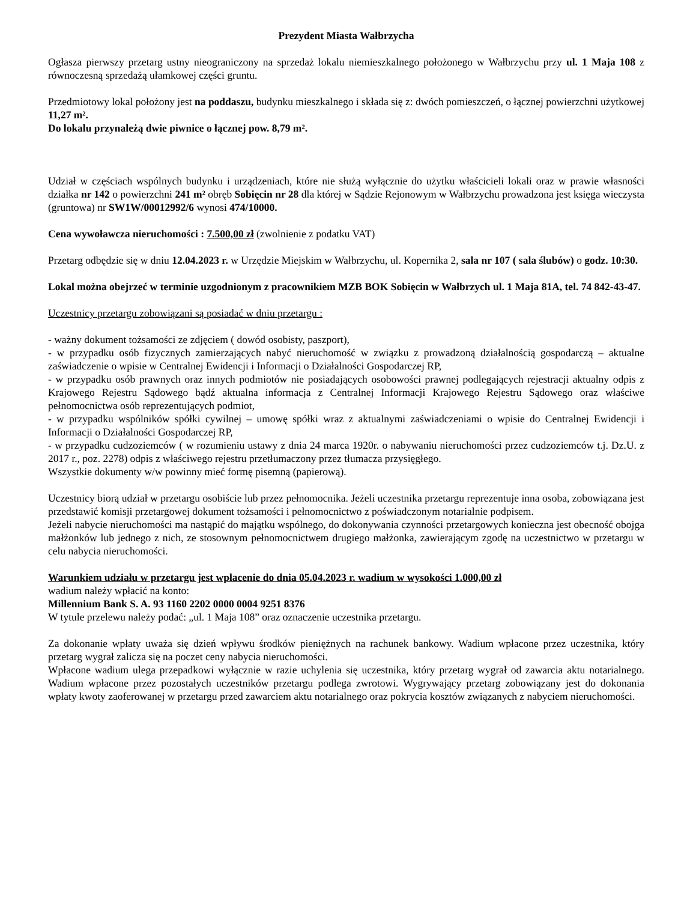Prezydent Miasta Wałbrzycha
Ogłasza pierwszy przetarg ustny nieograniczony na sprzedaż lokalu niemieszkalnego położonego w Wałbrzychu przy ul. 1 Maja 108 z równoczesną sprzedażą ułamkowej części gruntu.
Przedmiotowy lokal położony jest na poddaszu, budynku mieszkalnego i składa się z: dwóch pomieszczeń, o łącznej powierzchni użytkowej 11,27 m².
Do lokalu przynależą dwie piwnice o łącznej pow. 8,79 m².
Udział w częściach wspólnych budynku i urządzeniach, które nie służą wyłącznie do użytku właścicieli lokali oraz w prawie własności działka nr 142 o powierzchni 241 m² obręb Sobięcin nr 28 dla której w Sądzie Rejonowym w Wałbrzychu prowadzona jest księga wieczysta (gruntowa) nr SW1W/00012992/6 wynosi 474/10000.
Cena wywoławcza nieruchomości : 7.500,00 zł (zwolnienie z podatku VAT)
Przetarg odbędzie się w dniu 12.04.2023 r. w Urzędzie Miejskim w Wałbrzychu, ul. Kopernika 2, sala nr 107 ( sala ślubów) o godz. 10:30.
Lokal można obejrzeć w terminie uzgodnionym z pracownikiem MZB BOK Sobięcin w Wałbrzych ul. 1 Maja 81A, tel. 74 842-43-47.
Uczestnicy przetargu zobowiązani są posiadać w dniu przetargu :
- ważny dokument tożsamości ze zdjęciem ( dowód osobisty, paszport),
- w przypadku osób fizycznych zamierzających nabyć nieruchomość w związku z prowadzoną działalnością gospodarczą – aktualne zaświadczenie o wpisie w Centralnej Ewidencji i Informacji o Działalności Gospodarczej RP,
- w przypadku osób prawnych oraz innych podmiotów nie posiadających osobowości prawnej podlegających rejestracji aktualny odpis z Krajowego Rejestru Sądowego bądź aktualna informacja z Centralnej Informacji Krajowego Rejestru Sądowego oraz właściwe pełnomocnictwa osób reprezentujących podmiot,
- w przypadku wspólników spółki cywilnej – umowę spółki wraz z aktualnymi zaświadczeniami o wpisie do Centralnej Ewidencji i Informacji o Działalności Gospodarczej RP,
- w przypadku cudzoziemców ( w rozumieniu ustawy z dnia 24 marca 1920r. o nabywaniu nieruchomości przez cudzoziemców t.j. Dz.U. z 2017 r., poz. 2278) odpis z właściwego rejestru przetłumaczony przez tłumacza przysięgłego.
Wszystkie dokumenty w/w powinny mieć formę pisemną (papierową).
Uczestnicy biorą udział w przetargu osobiście lub przez pełnomocnika. Jeżeli uczestnika przetargu reprezentuje inna osoba, zobowiązana jest przedstawić komisji przetargowej dokument tożsamości i pełnomocnictwo z poświadczonym notarialnie podpisem.
Jeżeli nabycie nieruchomości ma nastąpić do majątku wspólnego, do dokonywania czynności przetargowych konieczna jest obecność obojga małżonków lub jednego z nich, ze stosownym pełnomocnictwem drugiego małżonka, zawierającym zgodę na uczestnictwo w przetargu w celu nabycia nieruchomości.
Warunkiem udziału w przetargu jest wpłacenie do dnia 05.04.2023 r. wadium w wysokości 1.000,00 zł
wadium należy wpłacić na konto:
Millennium Bank S. A. 93 1160 2202 0000 0004 9251 8376
W tytule przelewu należy podać: „ul. 1 Maja 108” oraz oznaczenie uczestnika przetargu.
Za dokonanie wpłaty uważa się dzień wpływu środków pieniężnych na rachunek bankowy. Wadium wpłacone przez uczestnika, który przetarg wygrał zalicza się na poczet ceny nabycia nieruchomości.
Wpłacone wadium ulega przepadkowi wyłącznie w razie uchylenia się uczestnika, który przetarg wygrał od zawarcia aktu notarialnego. Wadium wpłacone przez pozostałych uczestników przetargu podlega zwrotowi. Wygrywający przetarg zobowiązany jest do dokonania wpłaty kwoty zaoferowanej w przetargu przed zawarciem aktu notarialnego oraz pokrycia kosztów związanych z nabyciem nieruchomości.